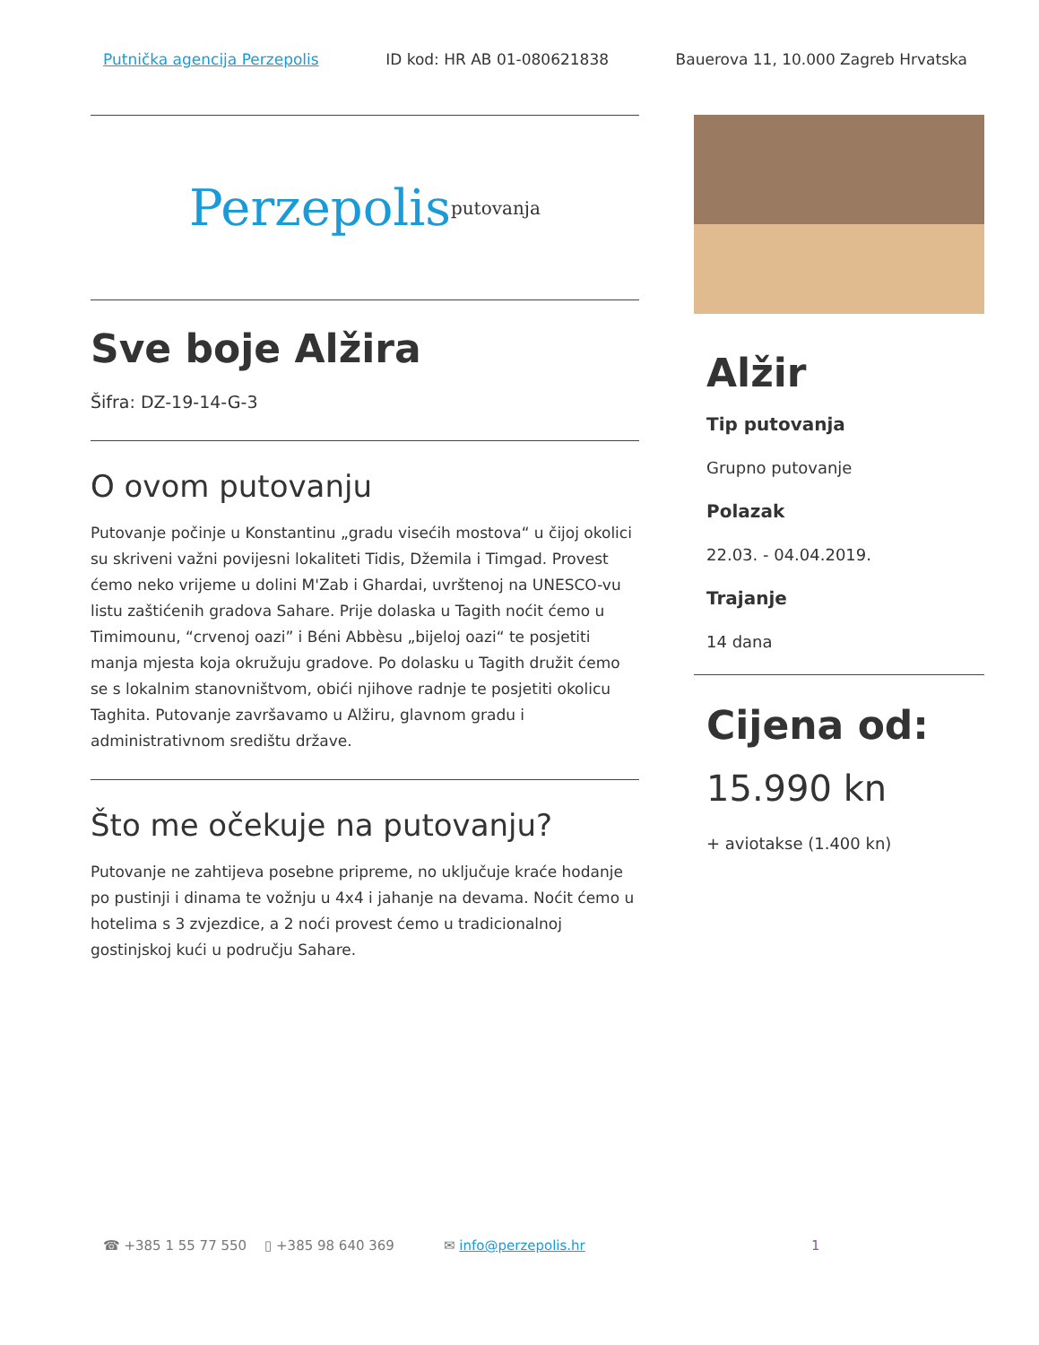Putnička agencija Perzepolis ID kod: HR AB 01-080621838 Bauerova 11, 10.000 Zagreb Hrvatska
Perzepolis putovanja
Sve boje Alžira
Šifra: DZ-19-14-G-3
O ovom putovanju
Putovanje počinje u Konstantinu „gradu visećih mostova“ u čijoj okolici su skriveni važni povijesni lokaliteti Tidis, Džemila i Timgad. Provest ćemo neko vrijeme u dolini M'Zab i Ghardai, uvrštenoj na UNESCO-vu listu zaštićenih gradova Sahare. Prije dolaska u Tagith noćit ćemo u Timimounu, “crvenoj oazi” i Béni Abbèsu „bijeloj oazi“ te posjetiti manja mjesta koja okružuju gradove. Po dolasku u Tagith družit ćemo se s lokalnim stanovništvom, obići njihove radnje te posjetiti okolicu Taghita. Putovanje završavamo u Alžiru, glavnom gradu i administrativnom središtu države.
Što me očekuje na putovanju?
Putovanje ne zahtijeva posebne pripreme, no uključuje kraće hodanje po pustinji i dinama te vožnju u 4x4 i jahanje na devama. Noćit ćemo u hotelima s 3 zvjezdice, a 2 noći provest ćemo u tradicionalnoj gostinjskoj kući u području Sahare.
Alžir
Tip putovanja
Grupno putovanje
Polazak
22.03. - 04.04.2019.
Trajanje
14 dana
Cijena od:
15.990 kn
+ aviotakse (1.400 kn)
☎ +385 1 55 77 550 ▯ +385 98 640 369 ✉ info@perzepolis.hr 1